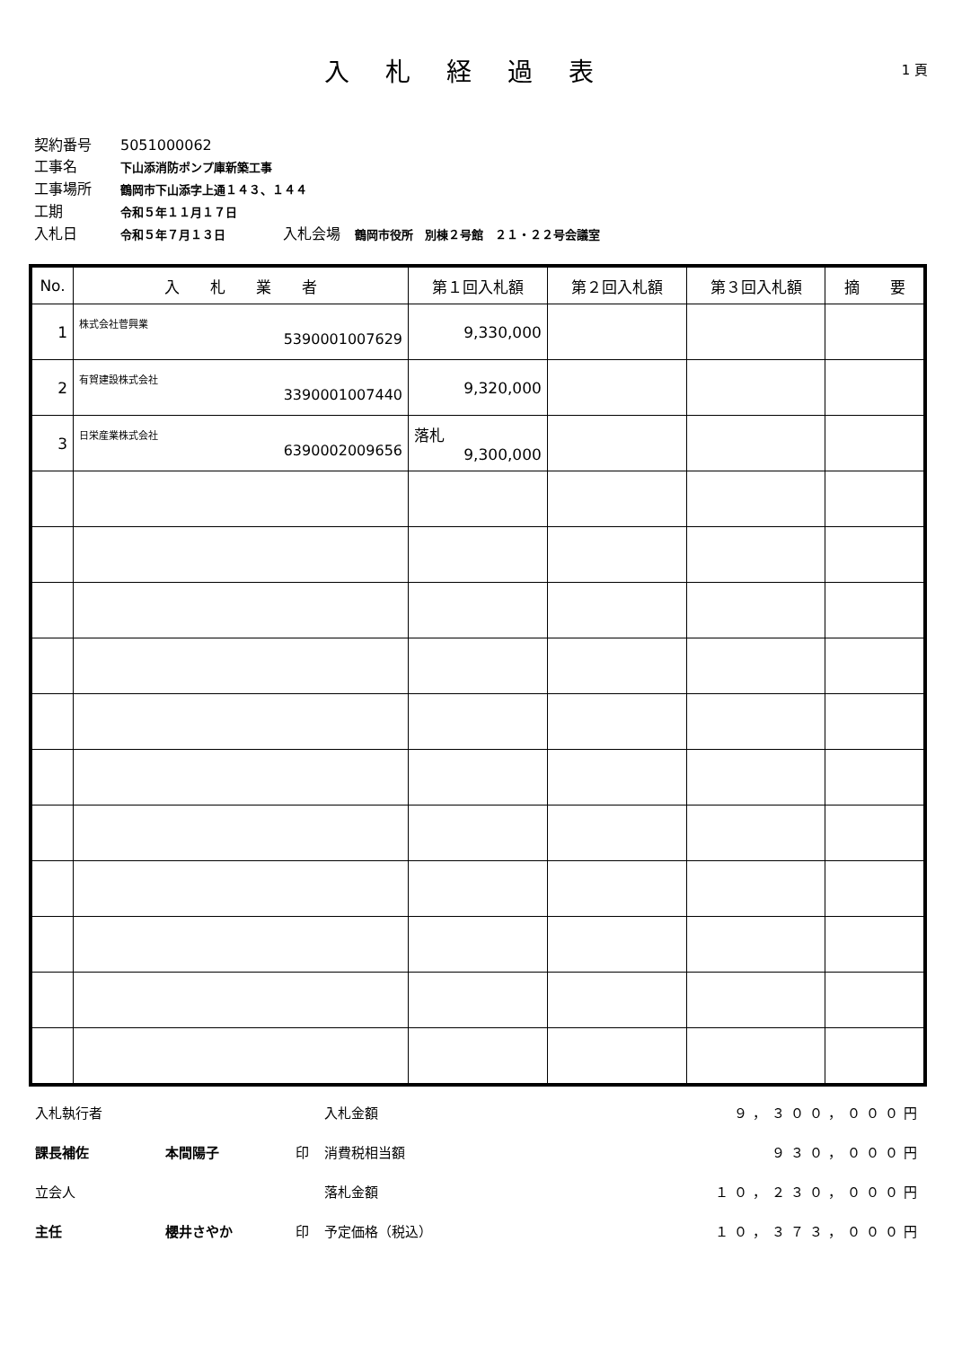入札経過表
1 頁
契約番号 5051000062
工事名 下山添消防ポンプ庫新築工事
工事場所 鶴岡市下山添字上通１４３、１４４
工期 令和５年１１月１７日
入札日 令和５年７月１３日　　　　入札会場　鶴岡市役所　別棟２号館　２１・２２号会議室
| No. | 入 札 業 者 | 第１回入札額 | 第２回入札額 | 第３回入札額 | 摘 要 |
| --- | --- | --- | --- | --- | --- |
| 1 | 株式会社菅興業 5390001007629 | 9,330,000 | | | |
| 2 | 有賀建設株式会社 3390001007440 | 9,320,000 | | | |
| 3 | 日栄産業株式会社 6390002009656 | 落札 9,300,000 | | | |
| 入札執行者 | | | 入札金額 | ９，３００，０００円 |
| 課長補佐 | 本間陽子 | 印 | 消費税相当額 | ９３０，０００円 |
| 立会人 | | | 落札金額 | １０，２３０，０００円 |
| 主任 | 櫻井さやか | 印 | 予定価格（税込） | １０，３７３，０００円 |